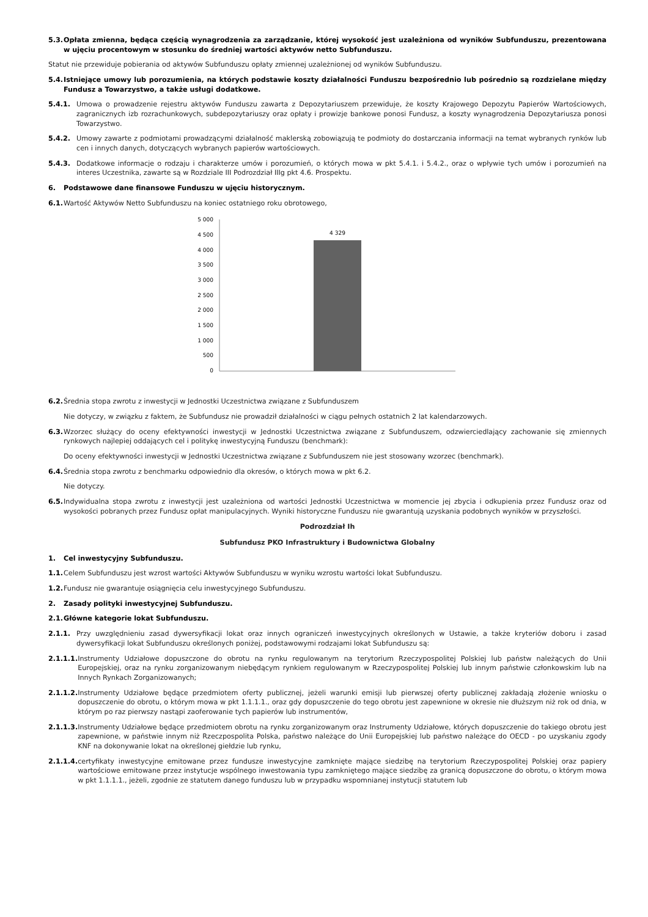5.3. Opłata zmienna, będąca częścią wynagrodzenia za zarządzanie, której wysokość jest uzależniona od wyników Subfunduszu, prezentowana w ujęciu procentowym w stosunku do średniej wartości aktywów netto Subfunduszu.
Statut nie przewiduje pobierania od aktywów Subfunduszu opłaty zmiennej uzależnionej od wyników Subfunduszu.
5.4. Istniejące umowy lub porozumienia, na których podstawie koszty działalności Funduszu bezpośrednio lub pośrednio są rozdzielane między Fundusz a Towarzystwo, a także usługi dodatkowe.
5.4.1. Umowa o prowadzenie rejestru aktywów Funduszu zawarta z Depozytariuszem przewiduje, że koszty Krajowego Depozytu Papierów Wartościowych, zagranicznych izb rozrachunkowych, subdepozytariuszy oraz opłaty i prowizje bankowe ponosi Fundusz, a koszty wynagrodzenia Depozytariusza ponosi Towarzystwo.
5.4.2. Umowy zawarte z podmiotami prowadzącymi działalność maklerską zobowiązują te podmioty do dostarczania informacji na temat wybranych rynków lub cen i innych danych, dotyczących wybranych papierów wartościowych.
5.4.3. Dodatkowe informacje o rodzaju i charakterze umów i porozumień, o których mowa w pkt 5.4.1. i 5.4.2., oraz o wpływie tych umów i porozumień na interes Uczestnika, zawarte są w Rozdziale III Podrozdział IIIg pkt 4.6. Prospektu.
6. Podstawowe dane finansowe Funduszu w ujęciu historycznym.
6.1. Wartość Aktywów Netto Subfunduszu na koniec ostatniego roku obrotowego,
5 000
4 500
4 000
3 500
3 000
2 500
2 000
1 500
1 000
500
0
4 329
6.2. Średnia stopa zwrotu z inwestycji w Jednostki Uczestnictwa związane z Subfunduszem
Nie dotyczy, w związku z faktem, że Subfundusz nie prowadził działalności w ciągu pełnych ostatnich 2 lat kalendarzowych.
6.3. Wzorzec służący do oceny efektywności inwestycji w Jednostki Uczestnictwa związane z Subfunduszem, odzwierciedlający zachowanie się zmiennych rynkowych najlepiej oddających cel i politykę inwestycyjną Funduszu (benchmark):
Do oceny efektywności inwestycji w Jednostki Uczestnictwa związane z Subfunduszem nie jest stosowany wzorzec (benchmark).
6.4. Średnia stopa zwrotu z benchmarku odpowiednio dla okresów, o których mowa w pkt 6.2.
Nie dotyczy.
6.5. Indywidualna stopa zwrotu z inwestycji jest uzależniona od wartości Jednostki Uczestnictwa w momencie jej zbycia i odkupienia przez Fundusz oraz od wysokości pobranych przez Fundusz opłat manipulacyjnych. Wyniki historyczne Funduszu nie gwarantują uzyskania podobnych wyników w przyszłości.
Podrozdział Ih
Subfundusz PKO Infrastruktury i Budownictwa Globalny
1. Cel inwestycyjny Subfunduszu.
1.1. Celem Subfunduszu jest wzrost wartości Aktywów Subfunduszu w wyniku wzrostu wartości lokat Subfunduszu.
1.2. Fundusz nie gwarantuje osiągnięcia celu inwestycyjnego Subfunduszu.
2. Zasady polityki inwestycyjnej Subfunduszu.
2.1. Główne kategorie lokat Subfunduszu.
2.1.1. Przy uwzględnieniu zasad dywersyfikacji lokat oraz innych ograniczeń inwestycyjnych określonych w Ustawie, a także kryteriów doboru i zasad dywersyfikacji lokat Subfunduszu określonych poniżej, podstawowymi rodzajami lokat Subfunduszu są:
2.1.1.1. Instrumenty Udziałowe dopuszczone do obrotu na rynku regulowanym na terytorium Rzeczypospolitej Polskiej lub państw należących do Unii Europejskiej, oraz na rynku zorganizowanym niebędącym rynkiem regulowanym w Rzeczypospolitej Polskiej lub innym państwie członkowskim lub na Innych Rynkach Zorganizowanych;
2.1.1.2. Instrumenty Udziałowe będące przedmiotem oferty publicznej, jeżeli warunki emisji lub pierwszej oferty publicznej zakładają złożenie wniosku o dopuszczenie do obrotu, o którym mowa w pkt 1.1.1.1., oraz gdy dopuszczenie do tego obrotu jest zapewnione w okresie nie dłuższym niż rok od dnia, w którym po raz pierwszy nastąpi zaoferowanie tych papierów lub instrumentów,
2.1.1.3. Instrumenty Udziałowe będące przedmiotem obrotu na rynku zorganizowanym oraz Instrumenty Udziałowe, których dopuszczenie do takiego obrotu jest zapewnione, w państwie innym niż Rzeczpospolita Polska, państwo należące do Unii Europejskiej lub państwo należące do OECD - po uzyskaniu zgody KNF na dokonywanie lokat na określonej giełdzie lub rynku,
2.1.1.4. certyfikaty inwestycyjne emitowane przez fundusze inwestycyjne zamknięte mające siedzibę na terytorium Rzeczypospolitej Polskiej oraz papiery wartościowe emitowane przez instytucje wspólnego inwestowania typu zamkniętego mające siedzibę za granicą dopuszczone do obrotu, o którym mowa w pkt 1.1.1.1., jeżeli, zgodnie ze statutem danego funduszu lub w przypadku wspomnianej instytucji statutem lub